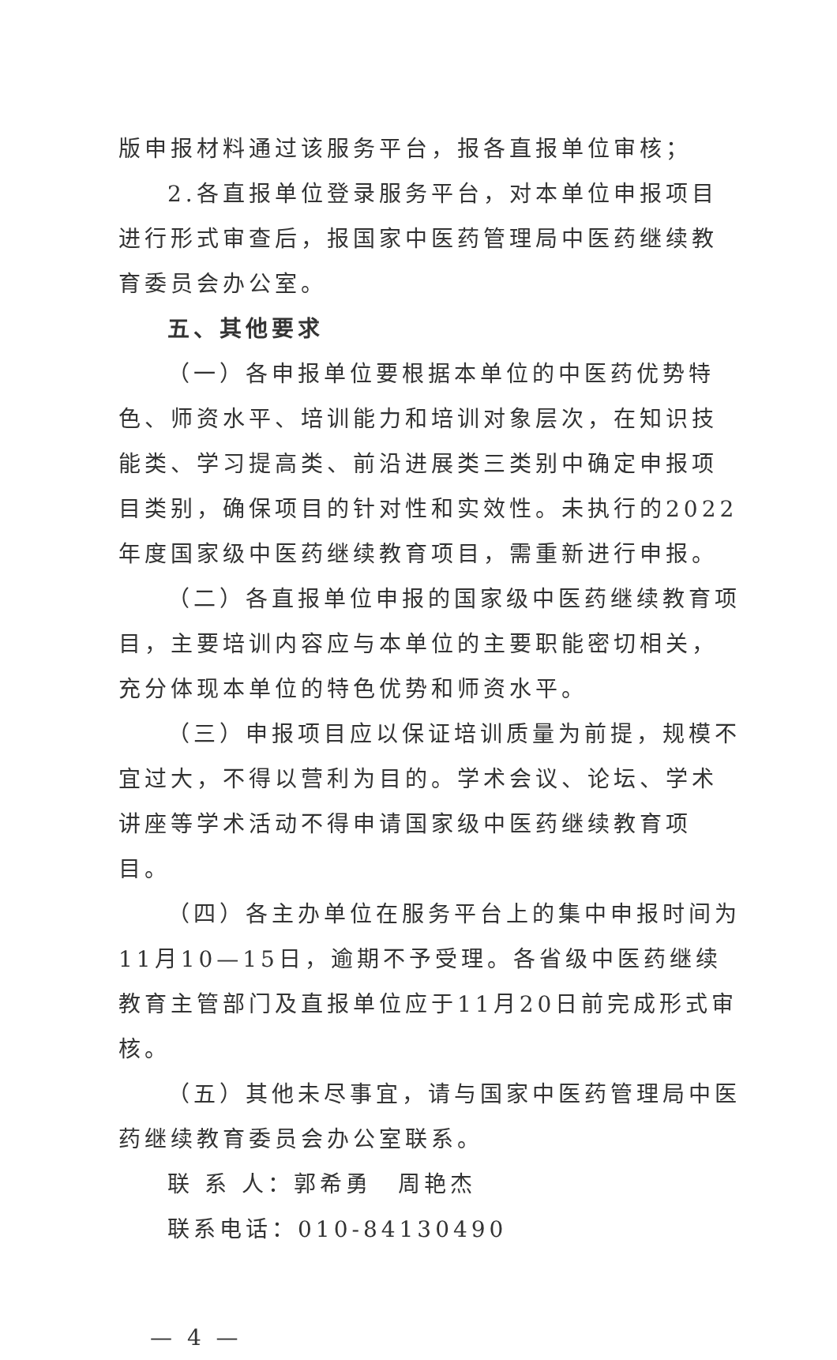版申报材料通过该服务平台，报各直报单位审核；
2.各直报单位登录服务平台，对本单位申报项目进行形式审查后，报国家中医药管理局中医药继续教育委员会办公室。
五、其他要求
（一）各申报单位要根据本单位的中医药优势特色、师资水平、培训能力和培训对象层次，在知识技能类、学习提高类、前沿进展类三类别中确定申报项目类别，确保项目的针对性和实效性。未执行的2022年度国家级中医药继续教育项目，需重新进行申报。
（二）各直报单位申报的国家级中医药继续教育项目，主要培训内容应与本单位的主要职能密切相关，充分体现本单位的特色优势和师资水平。
（三）申报项目应以保证培训质量为前提，规模不宜过大，不得以营利为目的。学术会议、论坛、学术讲座等学术活动不得申请国家级中医药继续教育项目。
（四）各主办单位在服务平台上的集中申报时间为11月10—15日，逾期不予受理。各省级中医药继续教育主管部门及直报单位应于11月20日前完成形式审核。
（五）其他未尽事宜，请与国家中医药管理局中医药继续教育委员会办公室联系。
联 系 人：郭希勇　周艳杰
联系电话：010-84130490
— 4 —